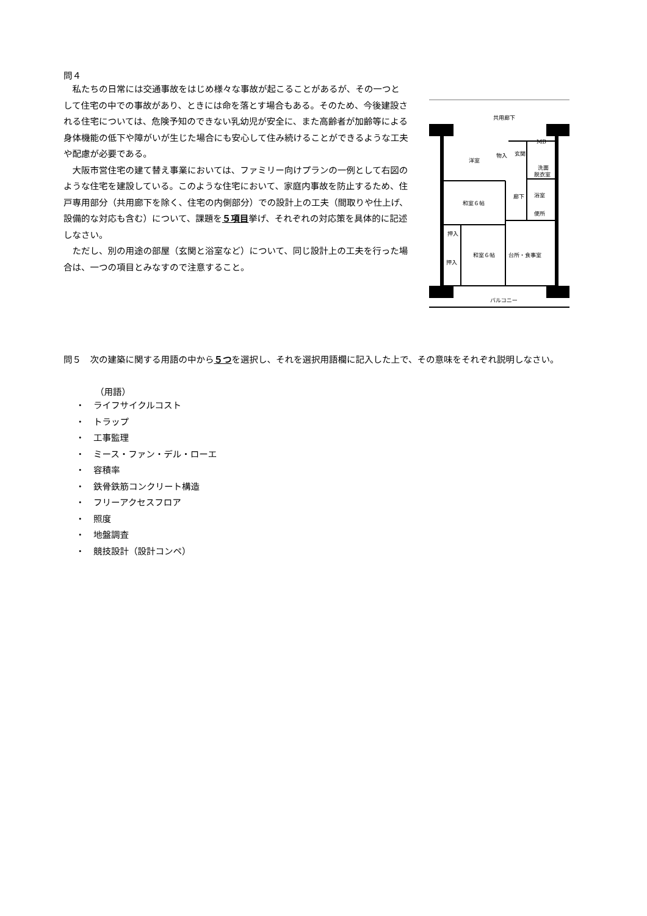問４
私たちの日常には交通事故をはじめ様々な事故が起こることがあるが、その一つとして住宅の中での事故があり、ときには命を落とす場合もある。そのため、今後建設される住宅については、危険予知のできない乳幼児が安全に、また高齢者が加齢等による身体機能の低下や障がいが生じた場合にも安心して住み続けることができるような工夫や配慮が必要である。
大阪市営住宅の建て替え事業においては、ファミリー向けプランの一例として右図のような住宅を建設している。このような住宅において、家庭内事故を防止するため、住戸専用部分（共用廊下を除く、住宅の内側部分）での設計上の工夫（間取りや仕上げ、設備的な対応も含む）について、課題を５項目挙げ、それぞれの対応策を具体的に記述しなさい。
ただし、別の用途の部屋（玄関と浴室など）について、同じ設計上の工夫を行った場合は、一つの項目とみなすので注意すること。
共用廊下
MB
洋室
物入
玄関
洗面
脱衣室
浴室
廊下
和室６帖
便所
押入
和室６帖
台所・食事室
押入
バルコニー
問５　次の建築に関する用語の中から５つを選択し、それを選択用語欄に記入した上で、その意味をそれぞれ説明しなさい。
（用語）
・　ライフサイクルコスト
・　トラップ
・　工事監理
・　ミース・ファン・デル・ローエ
・　容積率
・　鉄骨鉄筋コンクリート構造
・　フリーアクセスフロア
・　照度
・　地盤調査
・　競技設計（設計コンペ）